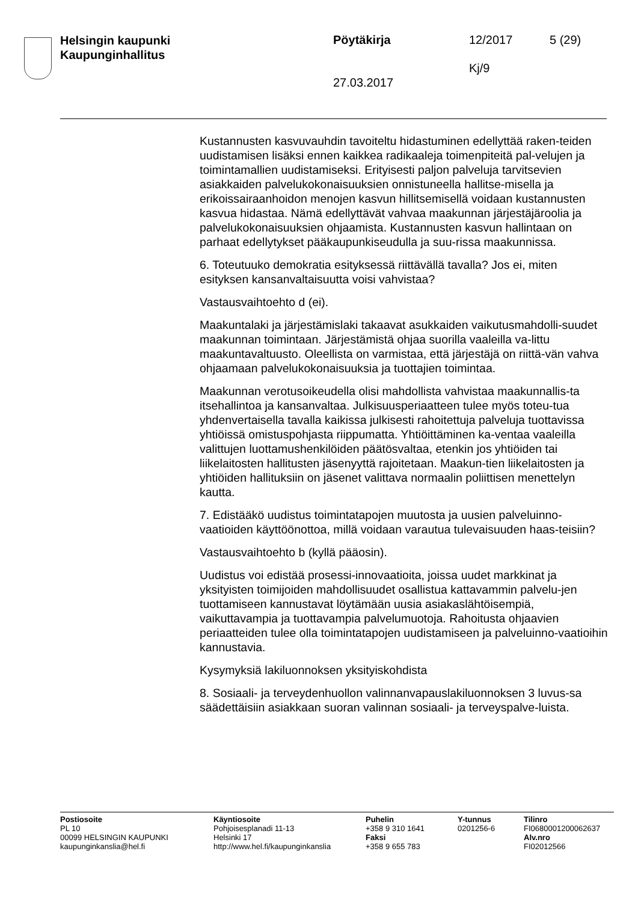Helsingin kaupunki
Kaupunginhallitus
Pöytäkirja 12/2017 5 (29)
Kj/9
27.03.2017
Kustannusten kasvuvauhdin tavoiteltu hidastuminen edellyttää raken-teiden uudistamisen lisäksi ennen kaikkea radikaaleja toimenpiteitä pal-velujen ja toimintamallien uudistamiseksi. Erityisesti paljon palveluja tarvitsevien asiakkaiden palvelukokonaisuuksien onnistuneella hallitse-misella ja erikoissairaanhoidon menojen kasvun hillitsemisellä voidaan kustannusten kasvua hidastaa. Nämä edellyttävät vahvaa maakunnan järjestäjäroolia ja palvelukokonaisuuksien ohjaamista. Kustannusten kasvun hallintaan on parhaat edellytykset pääkaupunkiseudulla ja suu-rissa maakunnissa.
6. Toteutuuko demokratia esityksessä riittävällä tavalla? Jos ei, miten esityksen kansanvaltaisuutta voisi vahvistaa?
Vastausvaihtoehto d (ei).
Maakuntalaki ja järjestämislaki takaavat asukkaiden vaikutusmahdolli-suudet maakunnan toimintaan. Järjestämistä ohjaa suorilla vaaleilla va-littu maakuntavaltuusto. Oleellista on varmistaa, että järjestäjä on riittä-vän vahva ohjaamaan palvelukokonaisuuksia ja tuottajien toimintaa.
Maakunnan verotusoikeudella olisi mahdollista vahvistaa maakunnallis-ta itsehallintoa ja kansanvaltaa. Julkisuusperiaatteen tulee myös toteu-tua yhdenvertaisella tavalla kaikissa julkisesti rahoitettuja palveluja tuottavissa yhtiöissä omistuspohjasta riippumatta. Yhtiöittäminen ka-ventaa vaaleilla valittujen luottamushenkilöiden päätösvaltaa, etenkin jos yhtiöiden tai liikelaitosten hallitusten jäsenyyttä rajoitetaan. Maakun-tien liikelaitosten ja yhtiöiden hallituksiin on jäsenet valittava normaalin poliittisen menettelyn kautta.
7. Edistääkö uudistus toimintatapojen muutosta ja uusien palveluinno-vaatioiden käyttöönottoa, millä voidaan varautua tulevaisuuden haas-teisiin?
Vastausvaihtoehto b (kyllä pääosin).
Uudistus voi edistää prosessi-innovaatioita, joissa uudet markkinat ja yksityisten toimijoiden mahdollisuudet osallistua kattavammin palvelu-jen tuottamiseen kannustavat löytämään uusia asiakaslähtöisempiä, vaikuttavampia ja tuottavampia palvelumuotoja. Rahoitusta ohjaavien periaatteiden tulee olla toimintatapojen uudistamiseen ja palveluinno-vaatioihin kannustavia.
Kysymyksiä lakiluonnoksen yksityiskohdista
8. Sosiaali- ja terveydenhuollon valinnanvapauslakiluonnoksen 3 luvus-sa säädettäisiin asiakkaan suoran valinnan sosiaali- ja terveyspalve-luista.
Postiosoite
PL 10
00099 HELSINGIN KAUPUNKI
kaupunginkanslia@hel.fi
Käyntiosoite
Pohjoisesplanadi 11-13
Helsinki 17
http://www.hel.fi/kaupunginkanslia
Puhelin
+358 9 310 1641
Faksi
+358 9 655 783
Y-tunnus
0201256-6
Tilinro
FI0680001200062637
Alv.nro
FI02012566